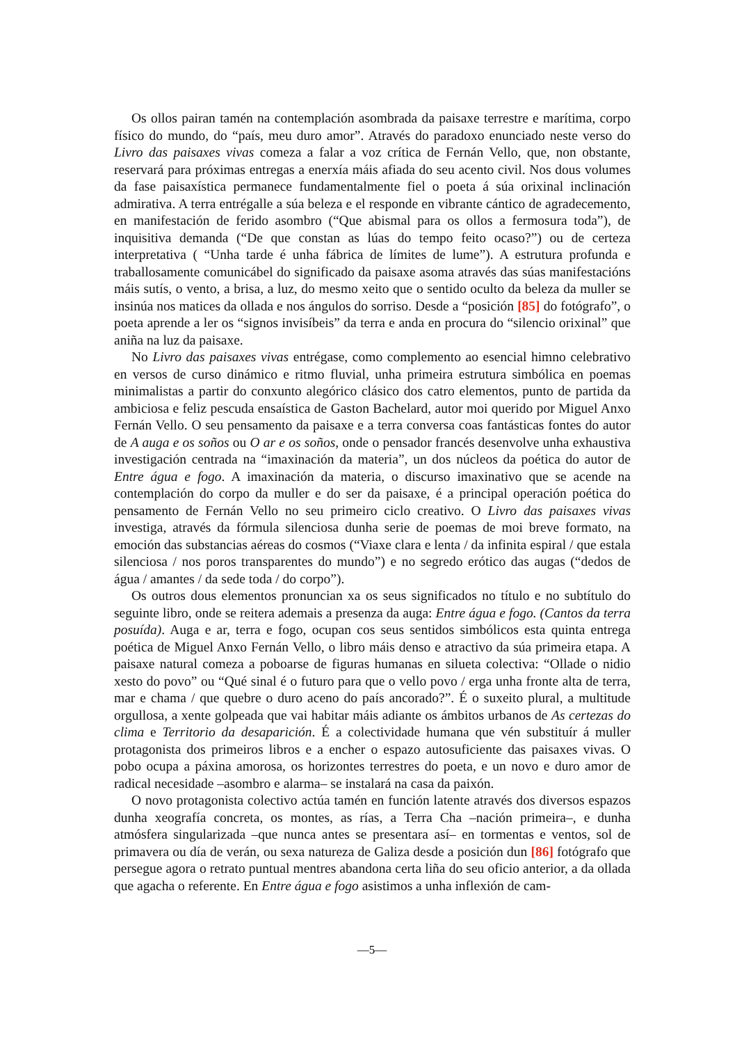Os ollos pairan tamén na contemplación asombrada da paisaxe terrestre e marítima, corpo físico do mundo, do “país, meu duro amor”. Através do paradoxo enunciado neste verso do Livro das paisaxes vivas comeza a falar a voz crítica de Fernán Vello, que, non obstante, reservará para próximas entregas a enerxía máis afiada do seu acento civil. Nos dous volumes da fase paisaxística permanece fundamentalmente fiel o poeta á súa orixinal inclinación admirativa. A terra entrégalle a súa beleza e el responde en vibrante cántico de agradecemento, en manifestación de ferido asombro (“Que abismal para os ollos a fermosura toda”), de inquisitiva demanda (“De que constan as lúas do tempo feito ocaso?”) ou de certeza interpretativa ( “Unha tarde é unha fábrica de límites de lume”). A estrutura profunda e traballosamente comunicábel do significado da paisaxe asoma através das súas manifestacións máis sutís, o vento, a brisa, a luz, do mesmo xeito que o sentido oculto da beleza da muller se insinúa nos matices da ollada e nos ángulos do sorriso. Desde a “posición [85] do fotógrafo”, o poeta aprende a ler os “signos invisíbeis” da terra e anda en procura do “silencio orixinal” que aniña na luz da paisaxe.
No Livro das paisaxes vivas entrégase, como complemento ao esencial himno celebrativo en versos de curso dinámico e ritmo fluvial, unha primeira estrutura simbólica en poemas minimalistas a partir do conxunto alegórico clásico dos catro elementos, punto de partida da ambiciosa e feliz pescuda ensaística de Gaston Bachelard, autor moi querido por Miguel Anxo Fernán Vello. O seu pensamento da paisaxe e a terra conversa coas fantásticas fontes do autor de A auga e os soños ou O ar e os soños, onde o pensador francés desenvolve unha exhaustiva investigación centrada na “imaxinación da materia”, un dos núcleos da poética do autor de Entre água e fogo. A imaxinación da materia, o discurso imaxinativo que se acende na contemplación do corpo da muller e do ser da paisaxe, é a principal operación poética do pensamento de Fernán Vello no seu primeiro ciclo creativo. O Livro das paisaxes vivas investiga, através da fórmula silenciosa dunha serie de poemas de moi breve formato, na emoción das substancias aéreas do cosmos (“Viaxe clara e lenta / da infinita espiral / que estala silenciosa / nos poros transparentes do mundo”) e no segredo erótico das augas (“dedos de água / amantes / da sede toda / do corpo”).
Os outros dous elementos pronuncian xa os seus significados no título e no subtítulo do seguinte libro, onde se reitera ademais a presenza da auga: Entre água e fogo. (Cantos da terra posuída). Auga e ar, terra e fogo, ocupan cos seus sentidos simbólicos esta quinta entrega poética de Miguel Anxo Fernán Vello, o libro máis denso e atractivo da súa primeira etapa. A paisaxe natural comeza a poboarse de figuras humanas en silueta colectiva: “Ollade o nidio xesto do povo” ou “Qué sinal é o futuro para que o vello povo / erga unha fronte alta de terra, mar e chama / que quebre o duro aceno do país ancorado?”. É o suxeito plural, a multitude orgullosa, a xente golpeada que vai habitar máis adiante os ámbitos urbanos de As certezas do clima e Territorio da desaparición. É a colectividade humana que vén substituír á muller protagonista dos primeiros libros e a encher o espazo autosuficiente das paisaxes vivas. O pobo ocupa a páxina amorosa, os horizontes terrestres do poeta, e un novo e duro amor de radical necesidade –asombro e alarma– se instalará na casa da paixón.
O novo protagonista colectivo actúa tamén en función latente através dos diversos espazos dunha xeografía concreta, os montes, as rías, a Terra Cha –nación primeira–, e dunha atmósfera singularizada –que nunca antes se presentara así– en tormentas e ventos, sol de primavera ou día de verán, ou sexa natureza de Galiza desde a posición dun [86] fotógrafo que persegue agora o retrato puntual mentres abandona certa liña do seu oficio anterior, a da ollada que agacha o referente. En Entre água e fogo asistimos a unha inflexión de cam-
—5—